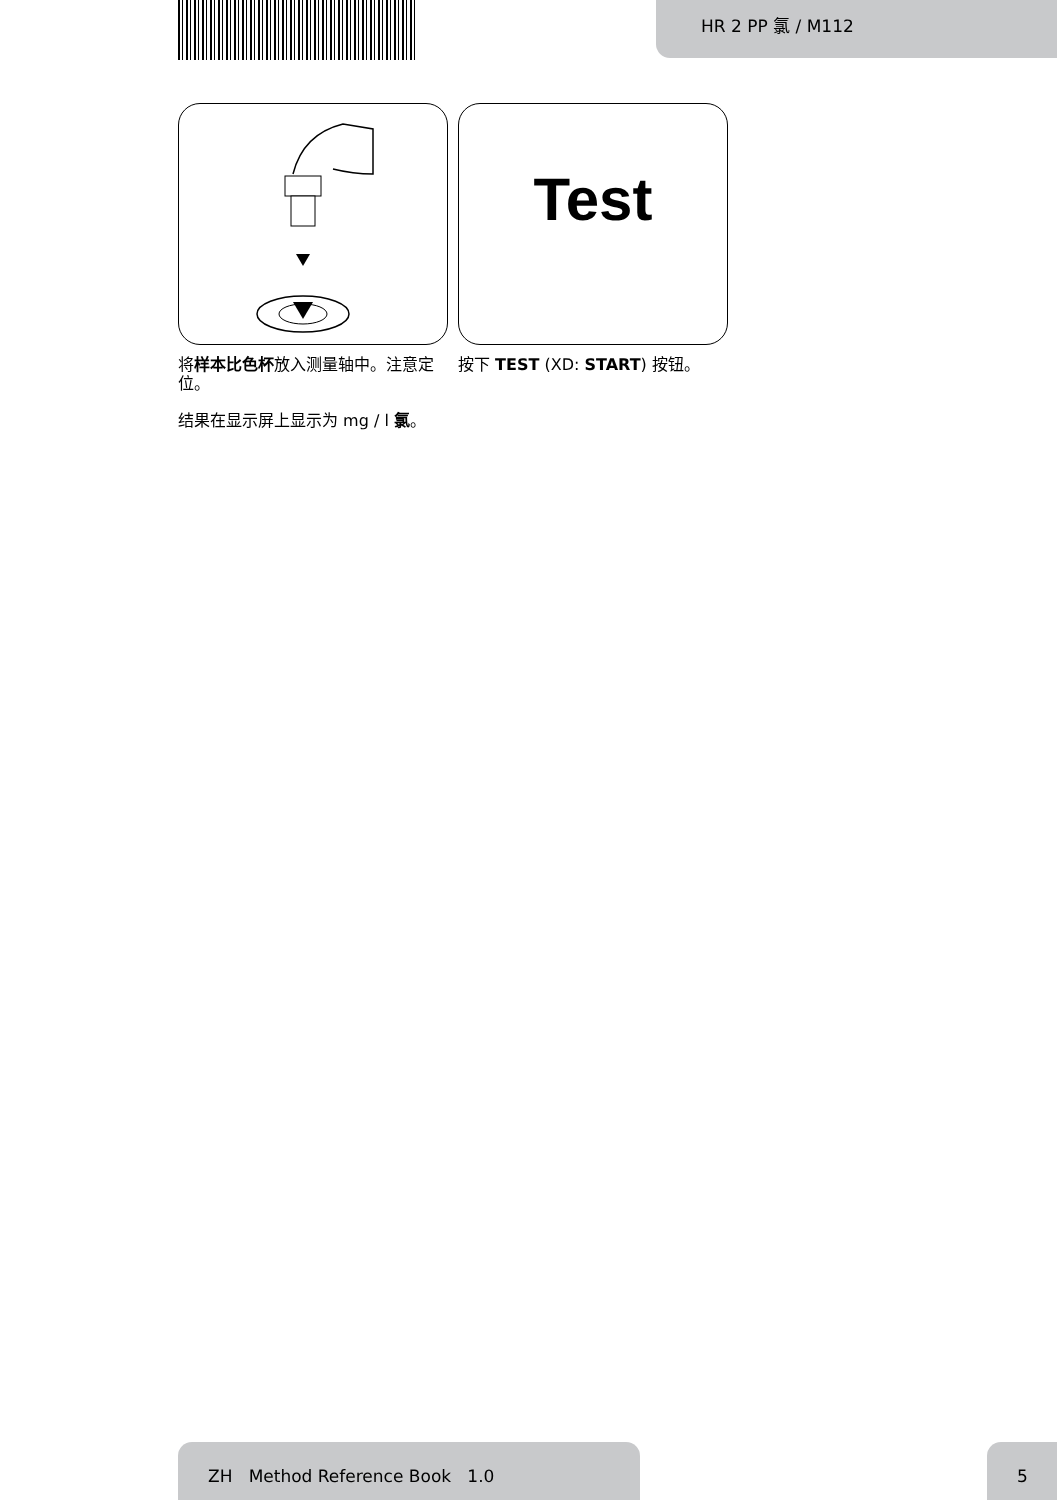HR 2 PP 氯 / M112
将样本比色杯放入测量轴中。注意定位。
Test
按下 TEST (XD: START) 按钮。
结果在显示屏上显示为 mg / l 氯。
ZH Method Reference Book 1.0 5